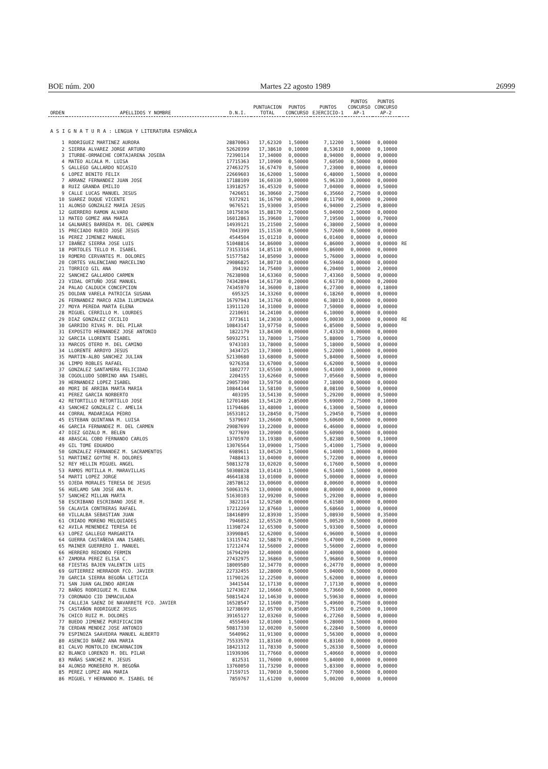BOE núm. 200 Martes 22 agosto 1989 26999
| ORDEN | APELLIDOS Y NOMBRE | D.N.I. | PUNTUACION TOTAL | PUNTOS CONCURSO | PUNTOS EJERCICIO-1 | PUNTOS CONCURSO AP-1 | PUNTOS CONCURSO AP-2 | |
| --- | --- | --- | --- | --- | --- | --- | --- | --- |
| A S I G N A T U R A : LENGUA Y LITERATURA ESPAÑOLA | | | | | | | | |
| 1 | RODRIGUEZ MARTINEZ AURORA | 28870063 | 17,62320 | 1,50000 | 7,12200 | 1,50000 | 0,00000 | |
| 2 | SIERRA ALVAREZ JORGE ARTURO | 52620399 | 17,38610 | 0,10000 | 8,53610 | 0,00000 | 0,10000 | |
| 3 | ITURBE-ORMAECHE CORTAJARENA JOSEBA | 72390114 | 17,34000 | 0,00000 | 8,94000 | 0,00000 | 0,00000 | |
| 4 | MATEO ALCALA M. LUISA | 17715363 | 17,10900 | 0,50000 | 7,60500 | 0,50000 | 0,00000 | |
| 5 | GALLEGO GALLARDO NICASIO | 27463275 | 16,67470 | 0,50000 | 7,23000 | 0,00000 | 0,00000 | |
| 6 | LOPEZ BENITO FELIX | 22669603 | 16,62000 | 1,50000 | 6,48000 | 1,50000 | 0,00000 | |
| 7 | ARRANZ FERNANDEZ JUAN JOSE | 17188109 | 16,60330 | 3,00000 | 5,96330 | 3,00000 | 0,00000 | |
| 8 | RUIZ GRANDA EMILIO | 13918257 | 16,45320 | 0,50000 | 7,04000 | 0,00000 | 0,50000 | |
| 9 | CALLE LUCAS MANUEL JESUS | 7426651 | 16,30660 | 2,75000 | 6,35660 | 2,75000 | 0,00000 | |
| 10 | SUAREZ DUQUE VICENTE | 9372921 | 16,16790 | 0,20000 | 8,11790 | 0,00000 | 0,20000 | |
| 11 | ALONSO GONZALEZ MARIA JESUS | 9676521 | 15,93000 | 3,05000 | 6,94000 | 2,25000 | 0,80000 | |
| 12 | GUERRERO RAMON ALVARO | 10175036 | 15,88170 | 2,50000 | 5,04000 | 2,50000 | 0,00000 | |
| 13 | MATEO GOMEZ ANA MARIA | 16012863 | 15,39600 | 1,70000 | 7,19500 | 1,00000 | 0,70000 | |
| 14 | GALNARES BARREDA M. DEL CARMEN | 14939121 | 15,21500 | 2,50000 | 6,38000 | 2,50000 | 0,00000 | |
| 15 | PRECIADO RUBIO JOSE JESUS | 7043399 | 15,11530 | 0,50000 | 5,72600 | 0,50000 | 0,00000 | |
| 16 | PEREZ JIMENEZ MANUEL | 4544504 | 15,01210 | 0,00000 | 6,01400 | 0,00000 | 0,00000 | |
| 17 | IBAÑEZ SIERRA JOSE LUIS | 51048816 | 14,86000 | 3,00000 | 6,86000 | 3,00000 | 0,00000 | RE |
| 18 | PORTOLES TELLO M. ISABEL | 73153316 | 14,85110 | 0,00000 | 5,86000 | 0,00000 | 0,00000 | |
| 19 | ROMERO CERVANTES M. DOLORES | 51577582 | 14,85090 | 3,00000 | 5,76000 | 3,00000 | 0,00000 | |
| 20 | CORTES VALENCIANO MARCELINO | 29086825 | 14,80710 | 0,00000 | 6,59460 | 0,00000 | 0,00000 | |
| 21 | TORRICO GIL ANA | 394192 | 14,75400 | 3,00000 | 6,20400 | 1,00000 | 2,00000 | |
| 22 | SANCHEZ GALLARDO CARMEN | 76238908 | 14,63360 | 0,50000 | 7,43360 | 0,50000 | 0,00000 | |
| 23 | VIDAL ORTUÑO JOSE MANUEL | 74342894 | 14,61730 | 0,20000 | 6,61730 | 0,00000 | 0,20000 | |
| 24 | PALAO CALDUCH CONCEPCION | 74345970 | 14,36000 | 0,18000 | 6,27300 | 0,00000 | 0,18000 | |
| 25 | DOLDAN VARELA PATRICIA SUSANA | 695325 | 14,33260 | 0,00000 | 6,18260 | 0,00000 | 0,00000 | |
| 26 | FERNANDEZ MARCO AIDA ILUMINADA | 16797943 | 14,31760 | 0,00000 | 6,38010 | 0,00000 | 0,00000 | |
| 27 | MOYA PEREDA MARTA ELENA | 13911120 | 14,31000 | 0,00000 | 7,50000 | 0,00000 | 0,00000 | |
| 28 | MIGUEL CERRILLO M. LOURDES | 2210691 | 14,24100 | 0,00000 | 6,10000 | 0,00000 | 0,00000 | |
| 29 | DIAZ GONZALEZ CECILIO | 3773611 | 14,23030 | 3,00000 | 5,00030 | 3,00000 | 0,00000 | RE |
| 30 | GARRIDO RIVAS M. DEL PILAR | 10843147 | 13,97750 | 0,50000 | 6,85000 | 0,50000 | 0,00000 | |
| 31 | EXPOSITO HERNANDEZ JOSE ANTONIO | 1822179 | 13,84300 | 0,00000 | 7,43320 | 0,00000 | 0,00000 | |
| 32 | GARCIA LLORENTE ISABEL | 50932751 | 13,78000 | 1,75000 | 5,88000 | 1,75000 | 0,00000 | |
| 33 | MARCOS OTERO M. DEL CAMINO | 9743103 | 13,78000 | 0,50000 | 5,18000 | 0,50000 | 0,00000 | |
| 34 | LLORENTE ARROYO JESUS | 3434725 | 13,73000 | 1,00000 | 5,22000 | 1,00000 | 0,00000 | |
| 35 | MARTIN-ALBO SANCHEZ JULIAN | 52130680 | 13,68000 | 0,50000 | 5,84000 | 0,50000 | 0,00000 | |
| 36 | LIMPO ROBLES RAFAEL | 9276358 | 13,67000 | 0,50000 | 6,62000 | 0,50000 | 0,00000 | |
| 37 | GONZALEZ SANTAMERA FELICIDAD | 1802777 | 13,65500 | 3,00000 | 5,41000 | 3,00000 | 0,00000 | |
| 38 | COGOLLUDO SOBRINO ANA ISABEL | 2204155 | 13,62660 | 0,50000 | 7,05660 | 0,50000 | 0,00000 | |
| 39 | HERNANDEZ LOPEZ ISABEL | 29057390 | 13,59750 | 0,00000 | 7,18000 | 0,00000 | 0,00000 | |
| 40 | MORI DE ARRIBA MARTA MARIA | 10844144 | 13,58100 | 0,50000 | 8,08100 | 0,50000 | 0,00000 | |
| 41 | PEREZ GARCIA NORBERTO | 403195 | 13,54130 | 0,50000 | 5,29200 | 0,00000 | 0,50000 | |
| 42 | RETORTILLO RETORTILLO JOSE | 12701486 | 13,54120 | 2,85000 | 5,69000 | 2,75000 | 0,10000 | |
| 43 | SANCHEZ GONZALEZ C. AMELIA | 11794686 | 13,48000 | 1,00000 | 6,13000 | 0,50000 | 0,00000 | |
| 44 | CORRAL MADARIAGA PEDRO | 16531012 | 13,28450 | 0,75000 | 5,29450 | 0,75000 | 0,00000 | |
| 45 | ESTEBAN QUINTANA M. LUISA | 5379697 | 13,26600 | 0,50000 | 5,60600 | 0,50000 | 0,00000 | |
| 46 | GARCIA FERNANDEZ M. DEL CARMEN | 29087699 | 13,22000 | 0,00000 | 6,46000 | 0,00000 | 0,00000 | |
| 47 | DIEZ GOZALO M. BELEN | 9277699 | 13,20900 | 0,50000 | 5,60900 | 0,50000 | 0,00000 | |
| 48 | ABASCAL COBO FERNANDO CARLOS | 13705970 | 13,19380 | 0,60000 | 5,82380 | 0,50000 | 0,10000 | |
| 49 | GIL TOME EDUARDO | 13076564 | 13,09000 | 1,75000 | 5,41000 | 1,75000 | 0,00000 | |
| 50 | GONZALEZ FERNANDEZ M. SACRAMENTOS | 6989611 | 13,04520 | 1,50000 | 6,14000 | 1,00000 | 0,00000 | |
| 51 | MARTINEZ GOYTRE M. DOLORES | 7488413 | 13,04000 | 0,00000 | 5,72200 | 0,00000 | 0,00000 | |
| 52 | REY HELLIN MIGUEL ANGEL | 50813278 | 13,02020 | 0,50000 | 6,17600 | 0,50000 | 0,00000 | |
| 53 | RAMOS MOTILLA M. MARAVILLAS | 50308028 | 13,01410 | 1,50000 | 6,51400 | 1,50000 | 0,00000 | |
| 54 | MARTI LOPEZ JORGE | 46641838 | 13,01000 | 0,00000 | 5,00000 | 0,00000 | 0,00000 | |
| 55 | OJEDA MORALES TERESA DE JESUS | 28578612 | 13,00600 | 0,00000 | 8,00600 | 0,00000 | 0,00000 | |
| 56 | HUELAMO SAN JOSE ANA M. | 50063176 | 13,00000 | 0,00000 | 8,00000 | 0,00000 | 0,00000 | |
| 57 | SANCHEZ MILLAN MARTA | 51630103 | 12,99200 | 0,50000 | 5,29200 | 0,00000 | 0,00000 | |
| 58 | ESCRIBANO ESCRIBANO JOSE M. | 3822114 | 12,92580 | 0,00000 | 6,61580 | 0,00000 | 0,00000 | |
| 59 | CALAVIA CONTRERAS RAFAEL | 17212269 | 12,87660 | 1,00000 | 5,68660 | 1,00000 | 0,00000 | |
| 60 | VILLALBA SEBASTIAN JUAN | 18416899 | 12,83930 | 1,35000 | 5,08930 | 0,50000 | 0,35000 | |
| 61 | CRIADO MORENO MELQUIADES | 7946052 | 12,65520 | 0,50000 | 5,00520 | 0,50000 | 0,00000 | |
| 62 | AVILA MENENDEZ TERESA DE | 11398724 | 12,65300 | 0,50000 | 5,93300 | 0,50000 | 0,00000 | |
| 63 | LOPEZ GALLEGO MARGARITA | 33990845 | 12,62000 | 0,50000 | 6,96000 | 0,50000 | 0,00000 | |
| 64 | GUERRA CASTAÑEDA ANA ISABEL | 13115742 | 12,58870 | 0,25000 | 5,47000 | 0,25000 | 0,00000 | |
| 65 | MAINER GUERRERO I. MANUEL | 17212474 | 12,56000 | 2,00000 | 5,56000 | 2,00000 | 0,00000 | |
| 66 | HERRERO REDONDO FERMIN | 16794299 | 12,40000 | 0,00000 | 7,40000 | 0,00000 | 0,00000 | |
| 67 | ZAMORA PEREZ ELISA C. | 27432975 | 12,36860 | 0,50000 | 5,96860 | 0,50000 | 0,00000 | |
| 68 | FIESTAS BAJEN VALENTIN LUIS | 18009580 | 12,34770 | 0,00000 | 6,24770 | 0,00000 | 0,00000 | |
| 69 | GUTIERREZ HERRADOR FCO. JAVIER | 22732455 | 12,28000 | 0,50000 | 5,04000 | 0,50000 | 0,00000 | |
| 70 | GARCIA SIERRA BEGOÑA LETICIA | 11790126 | 12,22500 | 0,00000 | 5,62000 | 0,00000 | 0,00000 | |
| 71 | SAN JUAN GALINDO ADRIAN | 3441544 | 12,17130 | 0,00000 | 7,17130 | 0,00000 | 0,00000 | |
| 72 | BAÑOS RODRIGUEZ M. ELENA | 12743027 | 12,16660 | 0,50000 | 5,73660 | 0,50000 | 0,00000 | |
| 73 | CORONADO CID INMACULADA | 50815424 | 12,14630 | 0,00000 | 5,59630 | 0,00000 | 0,00000 | |
| 74 | CALLEJA SAENZ DE NAVARRETE FCO. JAVIER | 16528547 | 12,11600 | 0,75000 | 5,49600 | 0,75000 | 0,00000 | |
| 75 | CASTAÑON RODRIGUEZ JESUS | 12738699 | 12,05700 | 0,85000 | 5,75100 | 0,25000 | 0,10000 | |
| 76 | CHICO RUIZ M. DOLORES | 39165127 | 12,03260 | 0,50000 | 6,27260 | 0,50000 | 0,00000 | |
| 77 | BUEDO JIMENEZ PURIFICACION | 4555469 | 12,01000 | 1,50000 | 5,28000 | 1,50000 | 0,00000 | |
| 78 | CERDAN MENDEZ JOSE ANTONIO | 50817330 | 12,00200 | 0,50000 | 6,22840 | 0,50000 | 0,00000 | |
| 79 | ESPINOZA SAAVEDRA MANUEL ALBERTO | 5640962 | 11,91300 | 0,00000 | 5,56300 | 0,00000 | 0,00000 | |
| 80 | ASENCIO BAÑEZ ANA MARIA | 75533570 | 11,83160 | 0,00000 | 6,83160 | 0,00000 | 0,00000 | |
| 81 | CALVO MONTOLIO ENCARNACION | 18421312 | 11,78330 | 0,50000 | 5,26330 | 0,50000 | 0,00000 | |
| 82 | BLANCO LORENZO M. DEL PILAR | 11939306 | 11,77660 | 0,00000 | 5,40660 | 0,00000 | 0,00000 | |
| 83 | MAÑAS SANCHEZ M. JESUS | 812531 | 11,76000 | 0,00000 | 5,84000 | 0,00000 | 0,00000 | |
| 84 | ALONSO MONEDERO M. BEGOÑA | 13760050 | 11,73290 | 0,00000 | 5,83300 | 0,00000 | 0,00000 | |
| 85 | PEREZ LOPEZ ANA MARIA | 17159715 | 11,70010 | 0,50000 | 5,77000 | 0,50000 | 0,00000 | |
| 86 | MIGUEL Y HERNANDO M. ISABEL DE | 7859767 | 11,61200 | 0,00000 | 5,00200 | 0,00000 | 0,00000 | |